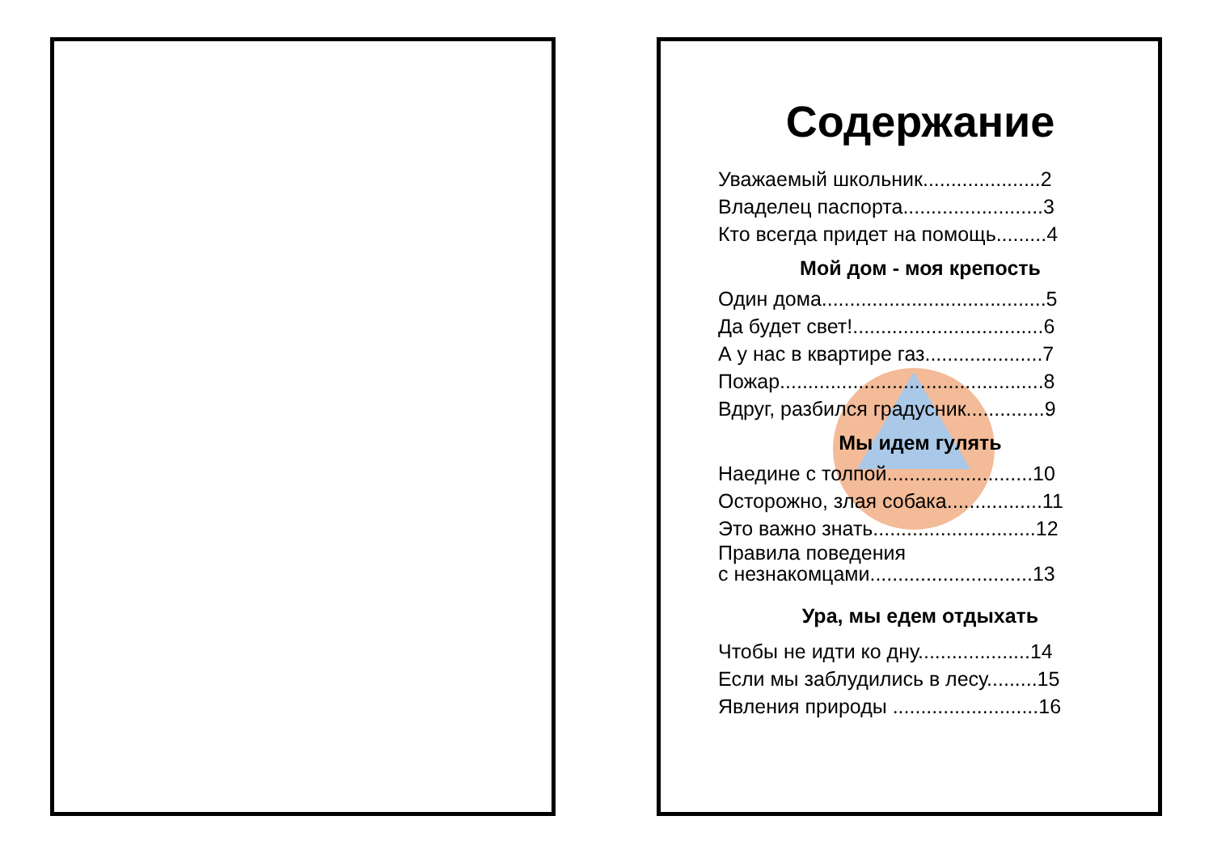Содержание
Уважаемый школьник.....................2
Владелец паспорта.........................3
Кто всегда придет на помощь.........4
Мой дом - моя крепость
Один дома........................................5
Да будет свет!..................................6
А у нас в квартире газ.....................7
Пожар...............................................8
Вдруг, разбился градусник..............9
Мы идем гулять
Наедине с толпой..........................10
Осторожно, злая собака.................11
Это важно знать.............................12
Правила поведения
с незнакомцами.............................13
Ура, мы едем отдыхать
Чтобы не идти ко дну....................14
Если мы заблудились в лесу.........15
Явления природы ..........................16